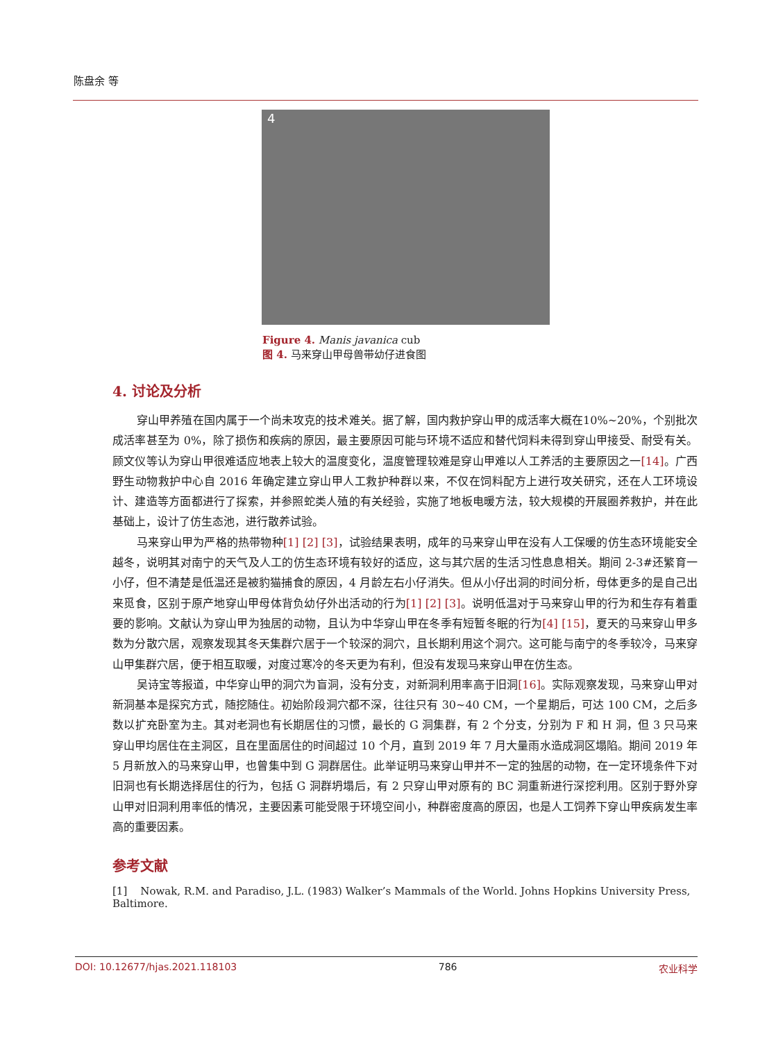陈盘余 等
4
Figure 4. Manis javanica cub
图 4. 马来穿山甲母兽带幼仔进食图
4. 讨论及分析
穿山甲养殖在国内属于一个尚未攻克的技术难关。据了解，国内救护穿山甲的成活率大概在10%~20%，个别批次成活率甚至为 0%，除了损伤和疾病的原因，最主要原因可能与环境不适应和替代饲料未得到穿山甲接受、耐受有关。顾文仪等认为穿山甲很难适应地表上较大的温度变化，温度管理较难是穿山甲难以人工养活的主要原因之一[14]。广西野生动物救护中心自 2016 年确定建立穿山甲人工救护种群以来，不仅在饲料配方上进行攻关研究，还在人工环境设计、建造等方面都进行了探索，并参照蛇类人殖的有关经验，实施了地板电暖方法，较大规模的开展圈养救护，并在此基础上，设计了仿生态池，进行散养试验。
马来穿山甲为严格的热带物种[1] [2] [3]，试验结果表明，成年的马来穿山甲在没有人工保暖的仿生态环境能安全越冬，说明其对南宁的天气及人工的仿生态环境有较好的适应，这与其穴居的生活习性息息相关。期间 2-3#还繁育一小仔，但不清楚是低温还是被豹猫捕食的原因，4 月龄左右小仔消失。但从小仔出洞的时间分析，母体更多的是自己出来觅食，区别于原产地穿山甲母体背负幼仔外出活动的行为[1] [2] [3]。说明低温对于马来穿山甲的行为和生存有着重要的影响。文献认为穿山甲为独居的动物，且认为中华穿山甲在冬季有短暂冬眠的行为[4] [15]，夏天的马来穿山甲多数为分散穴居，观察发现其冬天集群穴居于一个较深的洞穴，且长期利用这个洞穴。这可能与南宁的冬季较冷，马来穿山甲集群穴居，便于相互取暖，对度过寒冷的冬天更为有利，但没有发现马来穿山甲在仿生态。
吴诗宝等报道，中华穿山甲的洞穴为盲洞，没有分支，对新洞利用率高于旧洞[16]。实际观察发现，马来穿山甲对新洞基本是探究方式，随挖随住。初始阶段洞穴都不深，往往只有 30~40 CM，一个星期后，可达 100 CM，之后多数以扩充卧室为主。其对老洞也有长期居住的习惯，最长的 G 洞集群，有 2 个分支，分别为 F 和 H 洞，但 3 只马来穿山甲均居住在主洞区，且在里面居住的时间超过 10 个月，直到 2019 年 7 月大量雨水造成洞区塌陷。期间 2019 年 5 月新放入的马来穿山甲，也曾集中到 G 洞群居住。此举证明马来穿山甲并不一定的独居的动物，在一定环境条件下对旧洞也有长期选择居住的行为，包括 G 洞群坍塌后，有 2 只穿山甲对原有的 BC 洞重新进行深挖利用。区别于野外穿山甲对旧洞利用率低的情况，主要因素可能受限于环境空间小，种群密度高的原因，也是人工饲养下穿山甲疾病发生率高的重要因素。
参考文献
[1] Nowak, R.M. and Paradiso, J.L. (1983) Walker’s Mammals of the World. Johns Hopkins University Press, Baltimore.
DOI: 10.12677/hjas.2021.118103 786 农业科学